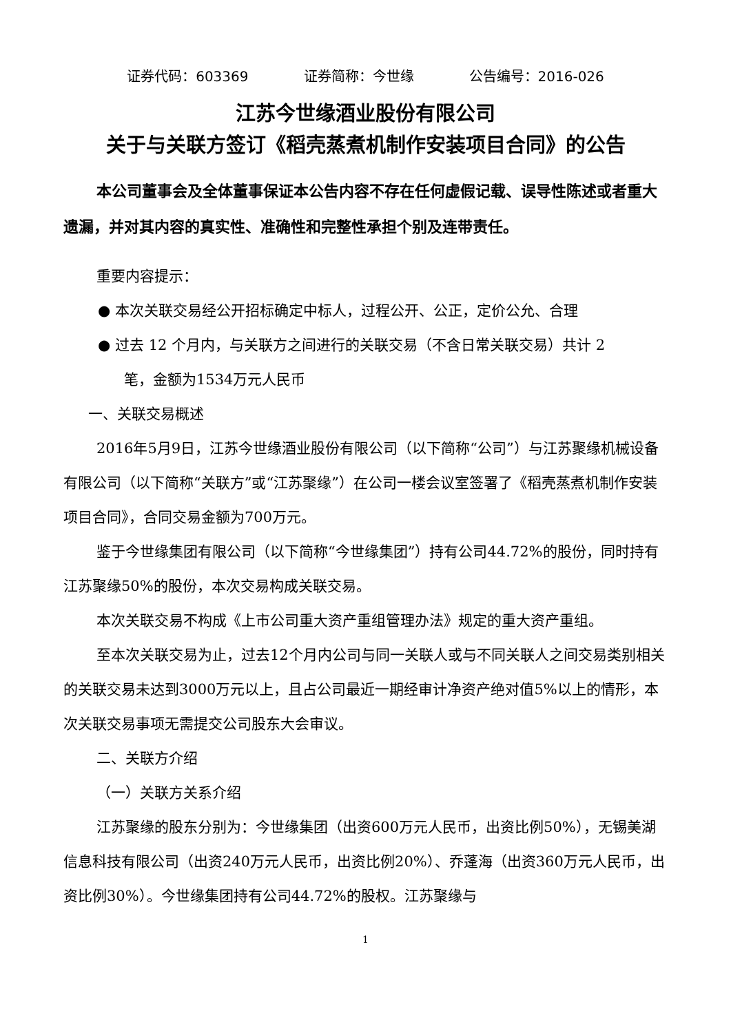证券代码：603369 证券简称：今世缘 公告编号：2016-026
江苏今世缘酒业股份有限公司
关于与关联方签订《稻壳蒸煮机制作安装项目合同》的公告
本公司董事会及全体董事保证本公告内容不存在任何虚假记载、误导性陈述或者重大遗漏，并对其内容的真实性、准确性和完整性承担个别及连带责任。
重要内容提示：
● 本次关联交易经公开招标确定中标人，过程公开、公正，定价公允、合理
● 过去 12 个月内，与关联方之间进行的关联交易（不含日常关联交易）共计 2
笔，金额为1534万元人民币
一、关联交易概述
2016年5月9日，江苏今世缘酒业股份有限公司（以下简称“公司”）与江苏聚缘机械设备有限公司（以下简称“关联方”或“江苏聚缘”）在公司一楼会议室签署了《稻壳蒸煮机制作安装项目合同》，合同交易金额为700万元。
鉴于今世缘集团有限公司（以下简称“今世缘集团”）持有公司44.72%的股份，同时持有江苏聚缘50%的股份，本次交易构成关联交易。
本次关联交易不构成《上市公司重大资产重组管理办法》规定的重大资产重组。
至本次关联交易为止，过去12个月内公司与同一关联人或与不同关联人之间交易类别相关的关联交易未达到3000万元以上，且占公司最近一期经审计净资产绝对值5%以上的情形，本次关联交易事项无需提交公司股东大会审议。
二、关联方介绍
（一）关联方关系介绍
江苏聚缘的股东分别为：今世缘集团（出资600万元人民币，出资比例50%），无锡美湖信息科技有限公司（出资240万元人民币，出资比例20%）、乔蓬海（出资360万元人民币，出资比例30%）。今世缘集团持有公司44.72%的股权。江苏聚缘与
1